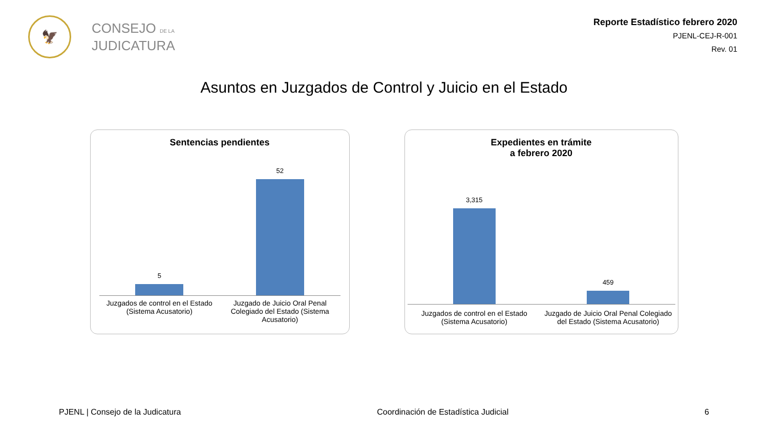🦅
CONSEJO DE LA
JUDICATURA
Reporte Estadístico febrero 2020
PJENL-CEJ-R-001
Rev. 01
Asuntos en Juzgados de Control y Juicio en el Estado
Sentencias pendientes
5
52
Juzgados de control en el Estado (Sistema Acusatorio)
Juzgado de Juicio Oral Penal Colegiado del Estado (Sistema Acusatorio)
Expedientes en trámite
a febrero 2020
3,315
459
Juzgados de control en el Estado (Sistema Acusatorio)
Juzgado de Juicio Oral Penal Colegiado del Estado (Sistema Acusatorio)
PJENL | Consejo de la Judicatura Coordinación de Estadística Judicial 6